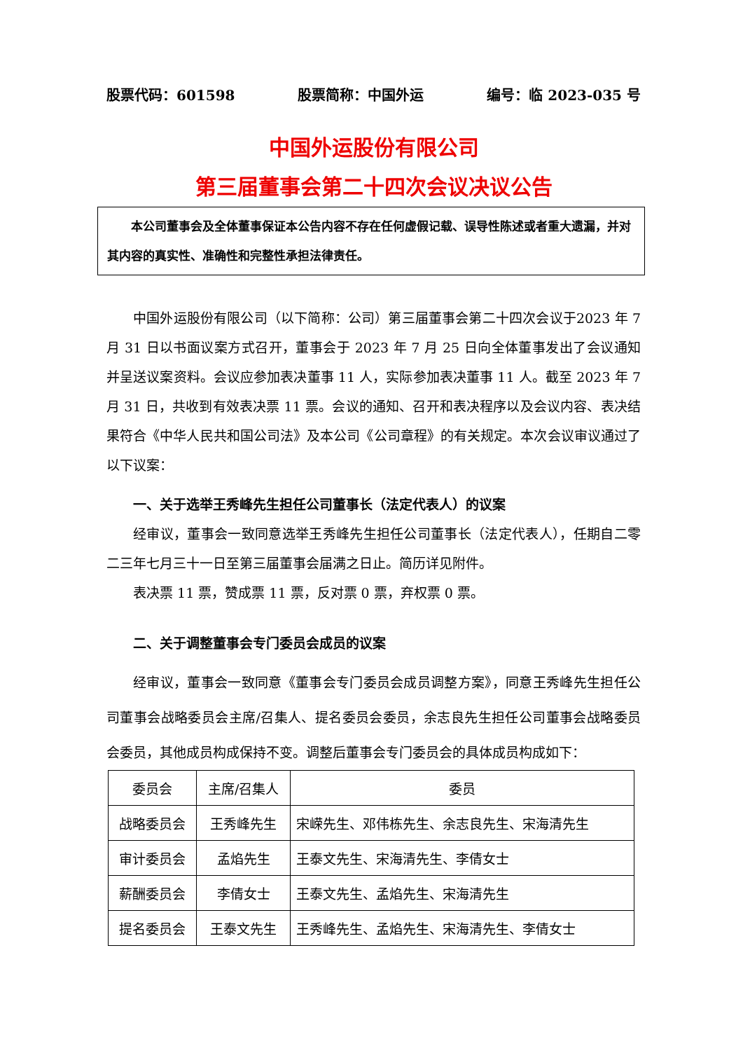股票代码：601598 股票简称：中国外运 编号：临 2023-035 号
中国外运股份有限公司
第三届董事会第二十四次会议决议公告
本公司董事会及全体董事保证本公告内容不存在任何虚假记载、误导性陈述或者重大遗漏，并对其内容的真实性、准确性和完整性承担法律责任。
中国外运股份有限公司（以下简称：公司）第三届董事会第二十四次会议于2023 年 7 月 31 日以书面议案方式召开，董事会于 2023 年 7 月 25 日向全体董事发出了会议通知并呈送议案资料。会议应参加表决董事 11 人，实际参加表决董事 11 人。截至 2023 年 7 月 31 日，共收到有效表决票 11 票。会议的通知、召开和表决程序以及会议内容、表决结果符合《中华人民共和国公司法》及本公司《公司章程》的有关规定。本次会议审议通过了以下议案：
一、关于选举王秀峰先生担任公司董事长（法定代表人）的议案
经审议，董事会一致同意选举王秀峰先生担任公司董事长（法定代表人），任期自二零二三年七月三十一日至第三届董事会届满之日止。简历详见附件。
表决票 11 票，赞成票 11 票，反对票 0 票，弃权票 0 票。
二、关于调整董事会专门委员会成员的议案
经审议，董事会一致同意《董事会专门委员会成员调整方案》，同意王秀峰先生担任公司董事会战略委员会主席/召集人、提名委员会委员，余志良先生担任公司董事会战略委员会委员，其他成员构成保持不变。调整后董事会专门委员会的具体成员构成如下：
| 委员会 | 主席/召集人 | 委员 |
| 战略委员会 | 王秀峰先生 | 宋嵘先生、邓伟栋先生、余志良先生、宋海清先生 |
| 审计委员会 | 孟焰先生 | 王泰文先生、宋海清先生、李倩女士 |
| 薪酬委员会 | 李倩女士 | 王泰文先生、孟焰先生、宋海清先生 |
| 提名委员会 | 王泰文先生 | 王秀峰先生、孟焰先生、宋海清先生、李倩女士 |